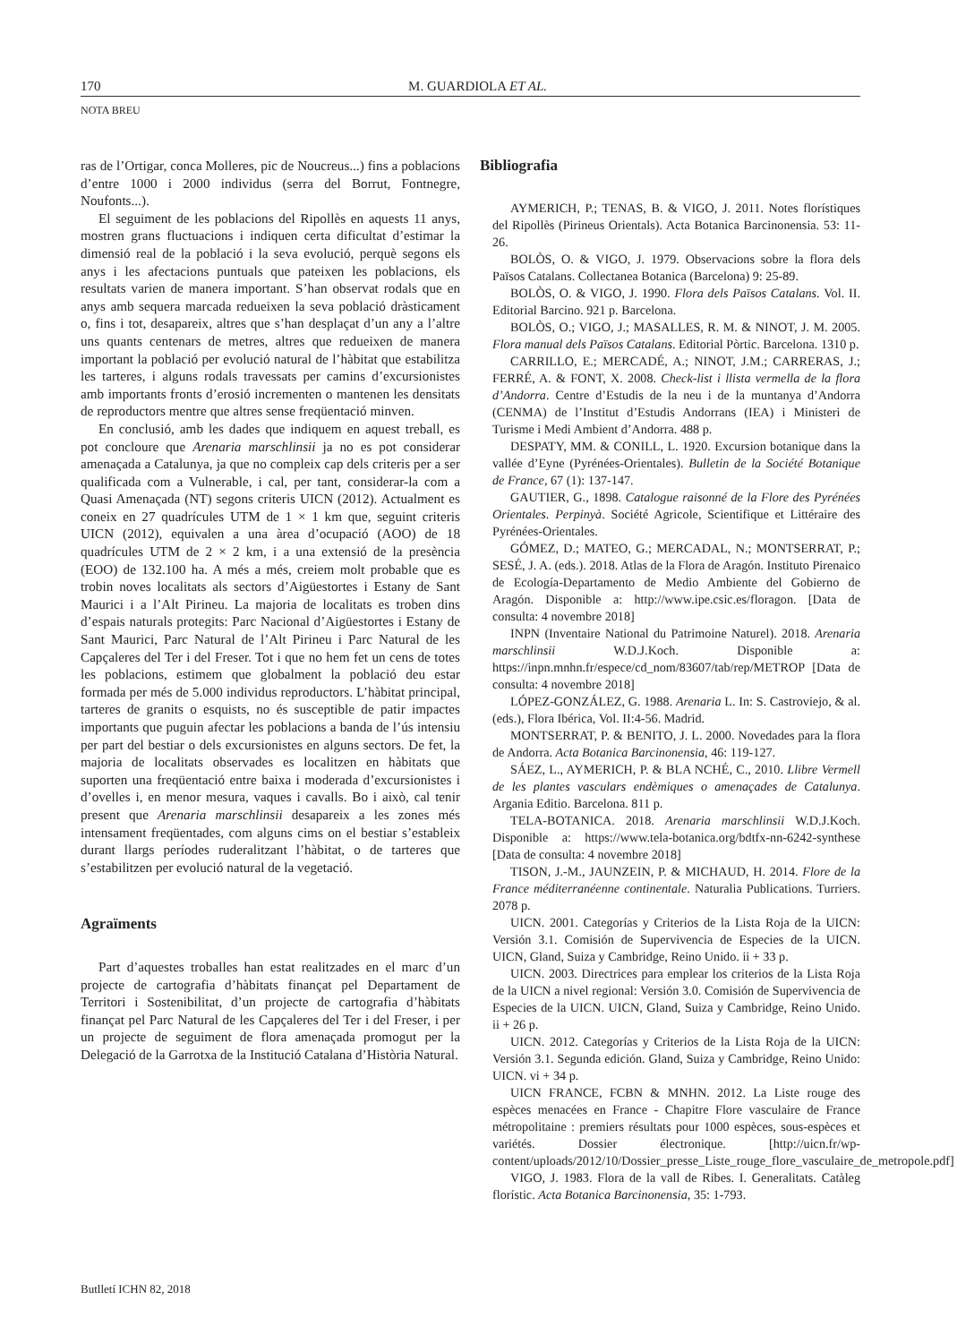170 M. GUARDIOLA ET AL.
NOTA BREU
ras de l’Ortigar, conca Molleres, pic de Noucreus...) fins a poblacions d’entre 1000 i 2000 individus (serra del Borrut, Fontnegre, Noufonts...).
El seguiment de les poblacions del Ripollès en aquests 11 anys, mostren grans fluctuacions i indiquen certa dificultat d’estimar la dimensió real de la població i la seva evolució, perquè segons els anys i les afectacions puntuals que pateixen les poblacions, els resultats varien de manera important. S’han observat rodals que en anys amb sequera marcada redueixen la seva població dràsticament o, fins i tot, desapareix, altres que s’han desplaçat d’un any a l’altre uns quants centenars de metres, altres que redueixen de manera important la població per evolució natural de l’hàbitat que estabilitza les tarteres, i alguns rodals travessats per camins d’excursionistes amb importants fronts d’erosió incrementen o mantenen les densitats de reproductors mentre que altres sense freqüentació minven.
En conclusió, amb les dades que indiquem en aquest treball, es pot concloure que Arenaria marschlinsii ja no es pot considerar amenaçada a Catalunya, ja que no compleix cap dels criteris per a ser qualificada com a Vulnerable, i cal, per tant, considerar-la com a Quasi Amenaçada (NT) segons criteris UICN (2012). Actualment es coneix en 27 quadrícules UTM de 1 × 1 km que, seguint criteris UICN (2012), equivalen a una àrea d’ocupació (AOO) de 18 quadrícules UTM de 2 × 2 km, i a una extensió de la presència (EOO) de 132.100 ha. A més a més, creiem molt probable que es trobin noves localitats als sectors d’Aigüestortes i Estany de Sant Maurici i a l’Alt Pirineu. La majoria de localitats es troben dins d’espais naturals protegits: Parc Nacional d’Aigüestortes i Estany de Sant Maurici, Parc Natural de l’Alt Pirineu i Parc Natural de les Capçaleres del Ter i del Freser. Tot i que no hem fet un cens de totes les poblacions, estimem que globalment la població deu estar formada per més de 5.000 individus reproductors. L’hàbitat principal, tarteres de granits o esquists, no és susceptible de patir impactes importants que puguin afectar les poblacions a banda de l’ús intensiu per part del bestiar o dels excursionistes en alguns sectors. De fet, la majoria de localitats observades es localitzen en hàbitats que suporten una freqüentació entre baixa i moderada d’excursionistes i d’ovelles i, en menor mesura, vaques i cavalls. Bo i això, cal tenir present que Arenaria marschlinsii desapareix a les zones més intensament freqüentades, com alguns cims on el bestiar s’estableix durant llargs períodes ruderalitzant l’hàbitat, o de tarteres que s’estabilitzen per evolució natural de la vegetació.
Agraïments
Part d’aquestes troballes han estat realitzades en el marc d’un projecte de cartografia d’hàbitats finançat pel Departament de Territori i Sostenibilitat, d’un projecte de cartografia d’hàbitats finançat pel Parc Natural de les Capçaleres del Ter i del Freser, i per un projecte de seguiment de flora amenaçada promogut per la Delegació de la Garrotxa de la Institució Catalana d’Història Natural.
Bibliografia
AYMERICH, P.; TENAS, B. & VIGO, J. 2011. Notes florístiques del Ripollès (Pirineus Orientals). Acta Botanica Barcinonensia. 53: 11-26.
BOLÒS, O. & VIGO, J. 1979. Observacions sobre la flora dels Països Catalans. Collectanea Botanica (Barcelona) 9: 25-89.
BOLÒS, O. & VIGO, J. 1990. Flora dels Països Catalans. Vol. II. Editorial Barcino. 921 p. Barcelona.
BOLÒS, O.; VIGO, J.; MASALLES, R. M. & NINOT, J. M. 2005. Flora manual dels Països Catalans. Editorial Pòrtic. Barcelona. 1310 p.
CARRILLO, E.; MERCADÉ, A.; NINOT, J.M.; CARRERAS, J.; FERRÉ, A. & FONT, X. 2008. Check-list i llista vermella de la flora d’Andorra. Centre d’Estudis de la neu i de la muntanya d’Andorra (CENMA) de l’Institut d’Estudis Andorrans (IEA) i Ministeri de Turisme i Medi Ambient d’Andorra. 488 p.
DESPATY, MM. & CONILL, L. 1920. Excursion botanique dans la vallée d’Eyne (Pyrénées-Orientales). Bulletin de la Société Botanique de France, 67 (1): 137-147.
GAUTIER, G., 1898. Catalogue raisonné de la Flore des Pyrénées Orientales. Perpinyà. Société Agricole, Scientifique et Littéraire des Pyrénées-Orientales.
GÓMEZ, D.; MATEO, G.; MERCADAL, N.; MONTSERRAT, P.; SESÉ, J. A. (eds.). 2018. Atlas de la Flora de Aragón. Instituto Pirenaico de Ecología-Departamento de Medio Ambiente del Gobierno de Aragón. Disponible a: http://www.ipe.csic.es/floragon. [Data de consulta: 4 novembre 2018]
INPN (Inventaire National du Patrimoine Naturel). 2018. Arenaria marschlinsii W.D.J.Koch. Disponible a: https://inpn.mnhn.fr/espece/cd_nom/83607/tab/rep/METROP [Data de consulta: 4 novembre 2018]
LÓPEZ-GONZÁLEZ, G. 1988. Arenaria L. In: S. Castroviejo, & al. (eds.), Flora Ibérica, Vol. II:4-56. Madrid.
MONTSERRAT, P. & BENITO, J. L. 2000. Novedades para la flora de Andorra. Acta Botanica Barcinonensia, 46: 119-127.
SÁEZ, L., AYMERICH, P. & BLA NCHÉ, C., 2010. Llibre Vermell de les plantes vasculars endèmiques o amenaçades de Catalunya. Argania Editio. Barcelona. 811 p.
TELA-BOTANICA. 2018. Arenaria marschlinsii W.D.J.Koch. Disponible a: https://www.tela-botanica.org/bdtfx-nn-6242-synthese [Data de consulta: 4 novembre 2018]
TISON, J.-M., JAUNZEIN, P. & MICHAUD, H. 2014. Flore de la France méditerranéenne continentale. Naturalia Publications. Turriers. 2078 p.
UICN. 2001. Categorías y Criterios de la Lista Roja de la UICN: Versión 3.1. Comisión de Supervivencia de Especies de la UICN. UICN, Gland, Suiza y Cambridge, Reino Unido. ii + 33 p.
UICN. 2003. Directrices para emplear los criterios de la Lista Roja de la UICN a nivel regional: Versión 3.0. Comisión de Supervivencia de Especies de la UICN. UICN, Gland, Suiza y Cambridge, Reino Unido. ii + 26 p.
UICN. 2012. Categorías y Criterios de la Lista Roja de la UICN: Versión 3.1. Segunda edición. Gland, Suiza y Cambridge, Reino Unido: UICN. vi + 34 p.
UICN FRANCE, FCBN & MNHN. 2012. La Liste rouge des espèces menacées en France - Chapitre Flore vasculaire de France métropolitaine : premiers résultats pour 1000 espèces, sous-espèces et variétés. Dossier électronique. [http://uicn.fr/wp-content/uploads/2012/10/Dossier_presse_Liste_rouge_flore_vasculaire_de_metropole.pdf]
VIGO, J. 1983. Flora de la vall de Ribes. I. Generalitats. Catàleg florístic. Acta Botanica Barcinonensia, 35: 1-793.
Butlletí ICHN 82, 2018